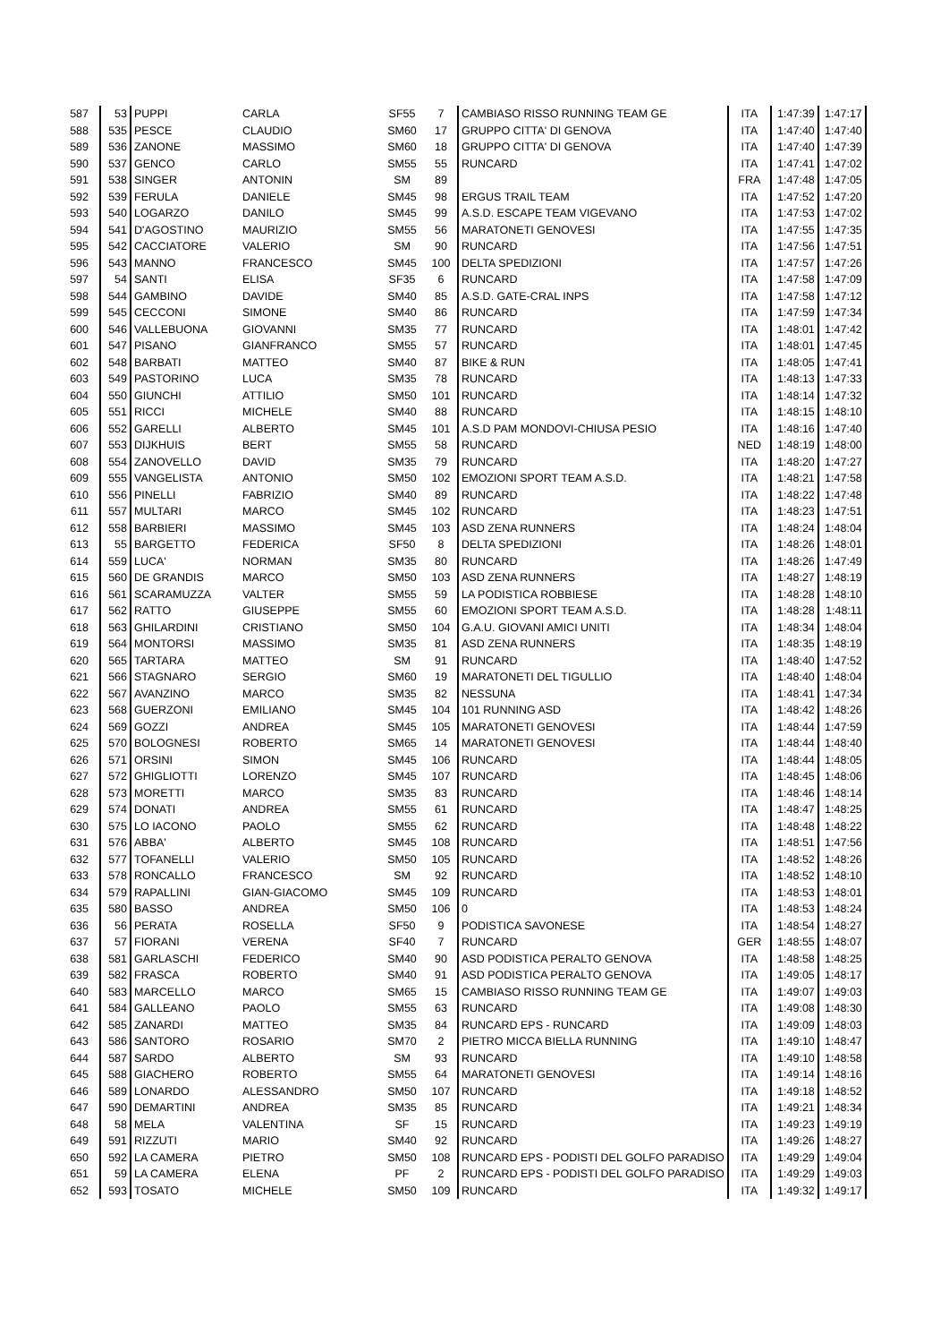| 587 | 53 | PUPPI | CARLA | SF55 | 7 | CAMBIASO RISSO RUNNING TEAM GE | ITA | 1:47:39 | 1:47:17 |
| 588 | 535 | PESCE | CLAUDIO | SM60 | 17 | GRUPPO CITTA' DI GENOVA | ITA | 1:47:40 | 1:47:40 |
| 589 | 536 | ZANONE | MASSIMO | SM60 | 18 | GRUPPO CITTA' DI GENOVA | ITA | 1:47:40 | 1:47:39 |
| 590 | 537 | GENCO | CARLO | SM55 | 55 | RUNCARD | ITA | 1:47:41 | 1:47:02 |
| 591 | 538 | SINGER | ANTONIN | SM | 89 | | FRA | 1:47:48 | 1:47:05 |
| 592 | 539 | FERULA | DANIELE | SM45 | 98 | ERGUS TRAIL TEAM | ITA | 1:47:52 | 1:47:20 |
| 593 | 540 | LOGARZO | DANILO | SM45 | 99 | A.S.D. ESCAPE TEAM VIGEVANO | ITA | 1:47:53 | 1:47:02 |
| 594 | 541 | D'AGOSTINO | MAURIZIO | SM55 | 56 | MARATONETI GENOVESI | ITA | 1:47:55 | 1:47:35 |
| 595 | 542 | CACCIATORE | VALERIO | SM | 90 | RUNCARD | ITA | 1:47:56 | 1:47:51 |
| 596 | 543 | MANNO | FRANCESCO | SM45 | 100 | DELTA SPEDIZIONI | ITA | 1:47:57 | 1:47:26 |
| 597 | 54 | SANTI | ELISA | SF35 | 6 | RUNCARD | ITA | 1:47:58 | 1:47:09 |
| 598 | 544 | GAMBINO | DAVIDE | SM40 | 85 | A.S.D. GATE-CRAL INPS | ITA | 1:47:58 | 1:47:12 |
| 599 | 545 | CECCONI | SIMONE | SM40 | 86 | RUNCARD | ITA | 1:47:59 | 1:47:34 |
| 600 | 546 | VALLEBUONA | GIOVANNI | SM35 | 77 | RUNCARD | ITA | 1:48:01 | 1:47:42 |
| 601 | 547 | PISANO | GIANFRANCO | SM55 | 57 | RUNCARD | ITA | 1:48:01 | 1:47:45 |
| 602 | 548 | BARBATI | MATTEO | SM40 | 87 | BIKE & RUN | ITA | 1:48:05 | 1:47:41 |
| 603 | 549 | PASTORINO | LUCA | SM35 | 78 | RUNCARD | ITA | 1:48:13 | 1:47:33 |
| 604 | 550 | GIUNCHI | ATTILIO | SM50 | 101 | RUNCARD | ITA | 1:48:14 | 1:47:32 |
| 605 | 551 | RICCI | MICHELE | SM40 | 88 | RUNCARD | ITA | 1:48:15 | 1:48:10 |
| 606 | 552 | GARELLI | ALBERTO | SM45 | 101 | A.S.D PAM MONDOVI-CHIUSA PESIO | ITA | 1:48:16 | 1:47:40 |
| 607 | 553 | DIJKHUIS | BERT | SM55 | 58 | RUNCARD | NED | 1:48:19 | 1:48:00 |
| 608 | 554 | ZANOVELLO | DAVID | SM35 | 79 | RUNCARD | ITA | 1:48:20 | 1:47:27 |
| 609 | 555 | VANGELISTA | ANTONIO | SM50 | 102 | EMOZIONI SPORT TEAM A.S.D. | ITA | 1:48:21 | 1:47:58 |
| 610 | 556 | PINELLI | FABRIZIO | SM40 | 89 | RUNCARD | ITA | 1:48:22 | 1:47:48 |
| 611 | 557 | MULTARI | MARCO | SM45 | 102 | RUNCARD | ITA | 1:48:23 | 1:47:51 |
| 612 | 558 | BARBIERI | MASSIMO | SM45 | 103 | ASD ZENA RUNNERS | ITA | 1:48:24 | 1:48:04 |
| 613 | 55 | BARGETTO | FEDERICA | SF50 | 8 | DELTA SPEDIZIONI | ITA | 1:48:26 | 1:48:01 |
| 614 | 559 | LUCA' | NORMAN | SM35 | 80 | RUNCARD | ITA | 1:48:26 | 1:47:49 |
| 615 | 560 | DE GRANDIS | MARCO | SM50 | 103 | ASD ZENA RUNNERS | ITA | 1:48:27 | 1:48:19 |
| 616 | 561 | SCARAMUZZA | VALTER | SM55 | 59 | LA PODISTICA ROBBIESE | ITA | 1:48:28 | 1:48:10 |
| 617 | 562 | RATTO | GIUSEPPE | SM55 | 60 | EMOZIONI SPORT TEAM A.S.D. | ITA | 1:48:28 | 1:48:11 |
| 618 | 563 | GHILARDINI | CRISTIANO | SM50 | 104 | G.A.U. GIOVANI AMICI UNITI | ITA | 1:48:34 | 1:48:04 |
| 619 | 564 | MONTORSI | MASSIMO | SM35 | 81 | ASD ZENA RUNNERS | ITA | 1:48:35 | 1:48:19 |
| 620 | 565 | TARTARA | MATTEO | SM | 91 | RUNCARD | ITA | 1:48:40 | 1:47:52 |
| 621 | 566 | STAGNARO | SERGIO | SM60 | 19 | MARATONETI DEL TIGULLIO | ITA | 1:48:40 | 1:48:04 |
| 622 | 567 | AVANZINO | MARCO | SM35 | 82 | NESSUNA | ITA | 1:48:41 | 1:47:34 |
| 623 | 568 | GUERZONI | EMILIANO | SM45 | 104 | 101 RUNNING ASD | ITA | 1:48:42 | 1:48:26 |
| 624 | 569 | GOZZI | ANDREA | SM45 | 105 | MARATONETI GENOVESI | ITA | 1:48:44 | 1:47:59 |
| 625 | 570 | BOLOGNESI | ROBERTO | SM65 | 14 | MARATONETI GENOVESI | ITA | 1:48:44 | 1:48:40 |
| 626 | 571 | ORSINI | SIMON | SM45 | 106 | RUNCARD | ITA | 1:48:44 | 1:48:05 |
| 627 | 572 | GHIGLIOTTI | LORENZO | SM45 | 107 | RUNCARD | ITA | 1:48:45 | 1:48:06 |
| 628 | 573 | MORETTI | MARCO | SM35 | 83 | RUNCARD | ITA | 1:48:46 | 1:48:14 |
| 629 | 574 | DONATI | ANDREA | SM55 | 61 | RUNCARD | ITA | 1:48:47 | 1:48:25 |
| 630 | 575 | LO IACONO | PAOLO | SM55 | 62 | RUNCARD | ITA | 1:48:48 | 1:48:22 |
| 631 | 576 | ABBA' | ALBERTO | SM45 | 108 | RUNCARD | ITA | 1:48:51 | 1:47:56 |
| 632 | 577 | TOFANELLI | VALERIO | SM50 | 105 | RUNCARD | ITA | 1:48:52 | 1:48:26 |
| 633 | 578 | RONCALLO | FRANCESCO | SM | 92 | RUNCARD | ITA | 1:48:52 | 1:48:10 |
| 634 | 579 | RAPALLINI | GIAN-GIACOMO | SM45 | 109 | RUNCARD | ITA | 1:48:53 | 1:48:01 |
| 635 | 580 | BASSO | ANDREA | SM50 | 106 | 0 | ITA | 1:48:53 | 1:48:24 |
| 636 | 56 | PERATA | ROSELLA | SF50 | 9 | PODISTICA SAVONESE | ITA | 1:48:54 | 1:48:27 |
| 637 | 57 | FIORANI | VERENA | SF40 | 7 | RUNCARD | GER | 1:48:55 | 1:48:07 |
| 638 | 581 | GARLASCHI | FEDERICO | SM40 | 90 | ASD PODISTICA PERALTO GENOVA | ITA | 1:48:58 | 1:48:25 |
| 639 | 582 | FRASCA | ROBERTO | SM40 | 91 | ASD PODISTICA PERALTO GENOVA | ITA | 1:49:05 | 1:48:17 |
| 640 | 583 | MARCELLO | MARCO | SM65 | 15 | CAMBIASO RISSO RUNNING TEAM GE | ITA | 1:49:07 | 1:49:03 |
| 641 | 584 | GALLEANO | PAOLO | SM55 | 63 | RUNCARD | ITA | 1:49:08 | 1:48:30 |
| 642 | 585 | ZANARDI | MATTEO | SM35 | 84 | RUNCARD EPS - RUNCARD | ITA | 1:49:09 | 1:48:03 |
| 643 | 586 | SANTORO | ROSARIO | SM70 | 2 | PIETRO MICCA BIELLA RUNNING | ITA | 1:49:10 | 1:48:47 |
| 644 | 587 | SARDO | ALBERTO | SM | 93 | RUNCARD | ITA | 1:49:10 | 1:48:58 |
| 645 | 588 | GIACHERO | ROBERTO | SM55 | 64 | MARATONETI GENOVESI | ITA | 1:49:14 | 1:48:16 |
| 646 | 589 | LONARDO | ALESSANDRO | SM50 | 107 | RUNCARD | ITA | 1:49:18 | 1:48:52 |
| 647 | 590 | DEMARTINI | ANDREA | SM35 | 85 | RUNCARD | ITA | 1:49:21 | 1:48:34 |
| 648 | 58 | MELA | VALENTINA | SF | 15 | RUNCARD | ITA | 1:49:23 | 1:49:19 |
| 649 | 591 | RIZZUTI | MARIO | SM40 | 92 | RUNCARD | ITA | 1:49:26 | 1:48:27 |
| 650 | 592 | LA CAMERA | PIETRO | SM50 | 108 | RUNCARD EPS - PODISTI DEL GOLFO PARADISO | ITA | 1:49:29 | 1:49:04 |
| 651 | 59 | LA CAMERA | ELENA | PF | 2 | RUNCARD EPS - PODISTI DEL GOLFO PARADISO | ITA | 1:49:29 | 1:49:03 |
| 652 | 593 | TOSATO | MICHELE | SM50 | 109 | RUNCARD | ITA | 1:49:32 | 1:49:17 |